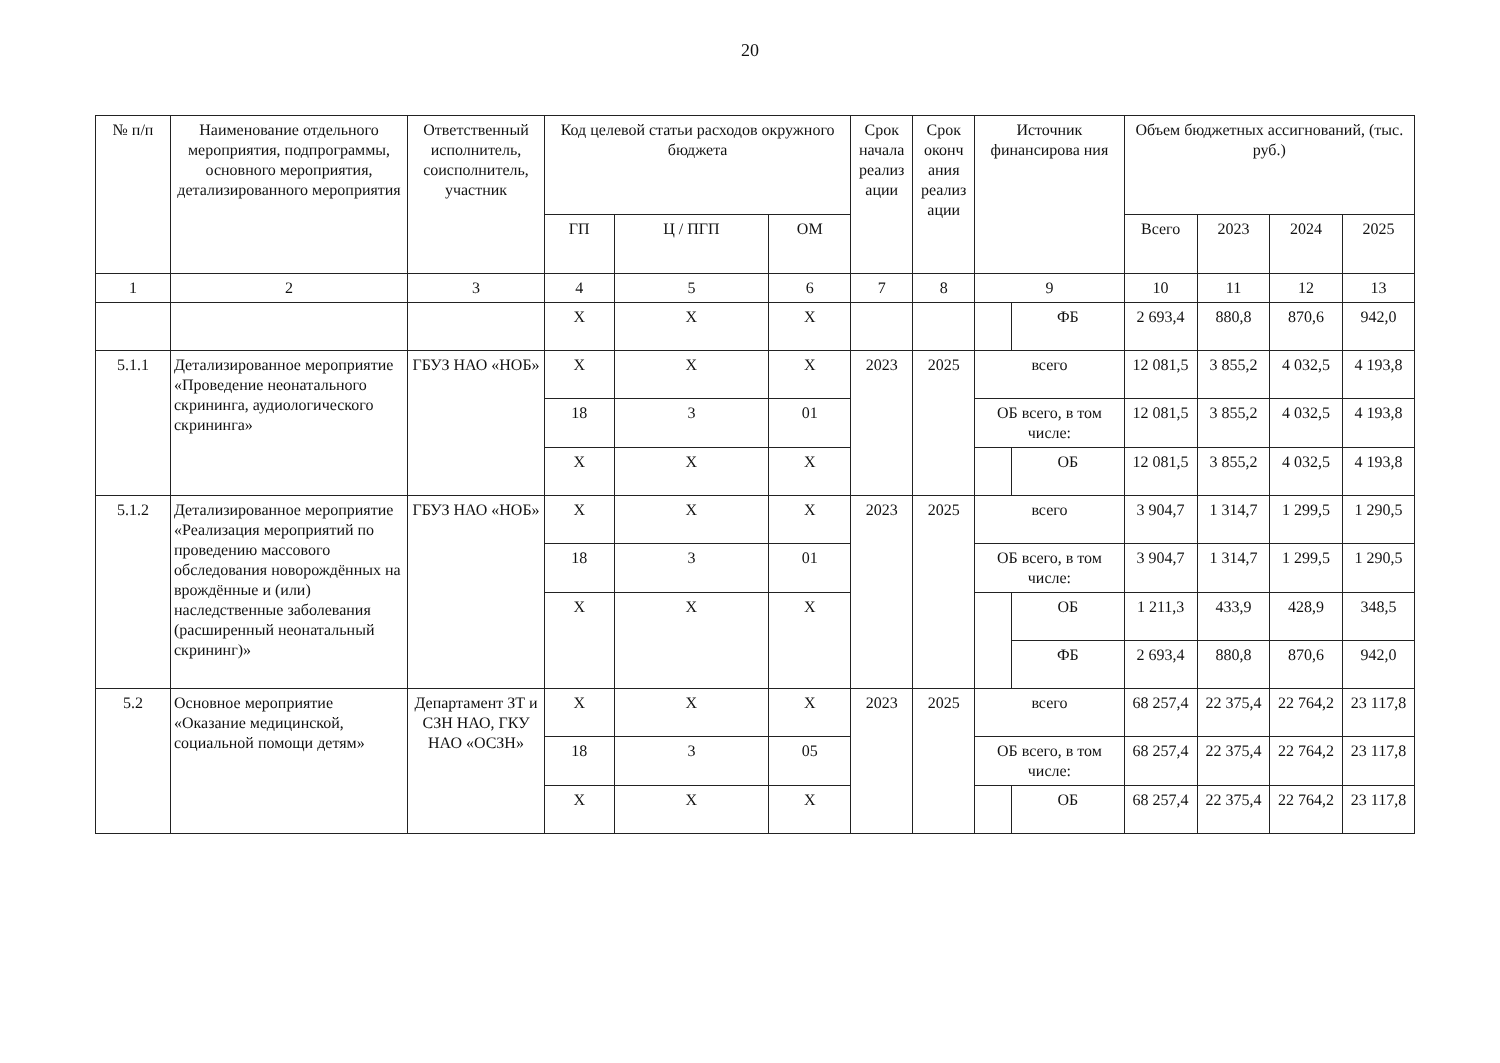20
| № п/п | Наименование отдельного мероприятия, подпрограммы, основного мероприятия, детализированного мероприятия | Ответственный исполнитель, соисполнитель, участник | Код целевой статьи расходов окружного бюджета | | | Срок начала реализ ации | Срок оконч ания реализ ации | Источник финансирова ния | | Объем бюджетных ассигнований, (тыс. руб.) | | | |
| --- | --- | --- | --- | --- | --- | --- | --- | --- | --- | --- | --- | --- | --- |
| | | | ГП | Ц / ПГП | ОМ | | | | | Всего | 2023 | 2024 | 2025 |
| 1 | 2 | 3 | 4 | 5 | 6 | 7 | 8 | 9 | | 10 | 11 | 12 | 13 |
| | | | Х | Х | Х | | | | ФБ | 2 693,4 | 880,8 | 870,6 | 942,0 |
| 5.1.1 | Детализированное мероприятие «Проведение неонатального скрининга, аудиологического скрининга» | ГБУЗ НАО «НОБ» | Х | Х | Х | 2023 | 2025 | всего | | 12 081,5 | 3 855,2 | 4 032,5 | 4 193,8 |
| | | | 18 | 3 | 01 | | | ОБ всего, в том числе: | | 12 081,5 | 3 855,2 | 4 032,5 | 4 193,8 |
| | | | Х | Х | Х | | | | ОБ | 12 081,5 | 3 855,2 | 4 032,5 | 4 193,8 |
| 5.1.2 | Детализированное мероприятие «Реализация мероприятий по проведению массового обследования новорождённых на врождённые и (или) наследственные заболевания (расширенный неонатальный скрининг)» | ГБУЗ НАО «НОБ» | Х | Х | Х | 2023 | 2025 | всего | | 3 904,7 | 1 314,7 | 1 299,5 | 1 290,5 |
| | | | 18 | 3 | 01 | | | ОБ всего, в том числе: | | 3 904,7 | 1 314,7 | 1 299,5 | 1 290,5 |
| | | | Х | Х | Х | | | | ОБ | 1 211,3 | 433,9 | 428,9 | 348,5 |
| | | | | | | | | | ФБ | 2 693,4 | 880,8 | 870,6 | 942,0 |
| 5.2 | Основное мероприятие «Оказание медицинской, социальной помощи детям» | Департамент ЗТ и СЗН НАО, ГКУ НАО «ОСЗН» | Х | Х | Х | 2023 | 2025 | всего | | 68 257,4 | 22 375,4 | 22 764,2 | 23 117,8 |
| | | | 18 | 3 | 05 | | | ОБ всего, в том числе: | | 68 257,4 | 22 375,4 | 22 764,2 | 23 117,8 |
| | | | Х | Х | Х | | | | ОБ | 68 257,4 | 22 375,4 | 22 764,2 | 23 117,8 |